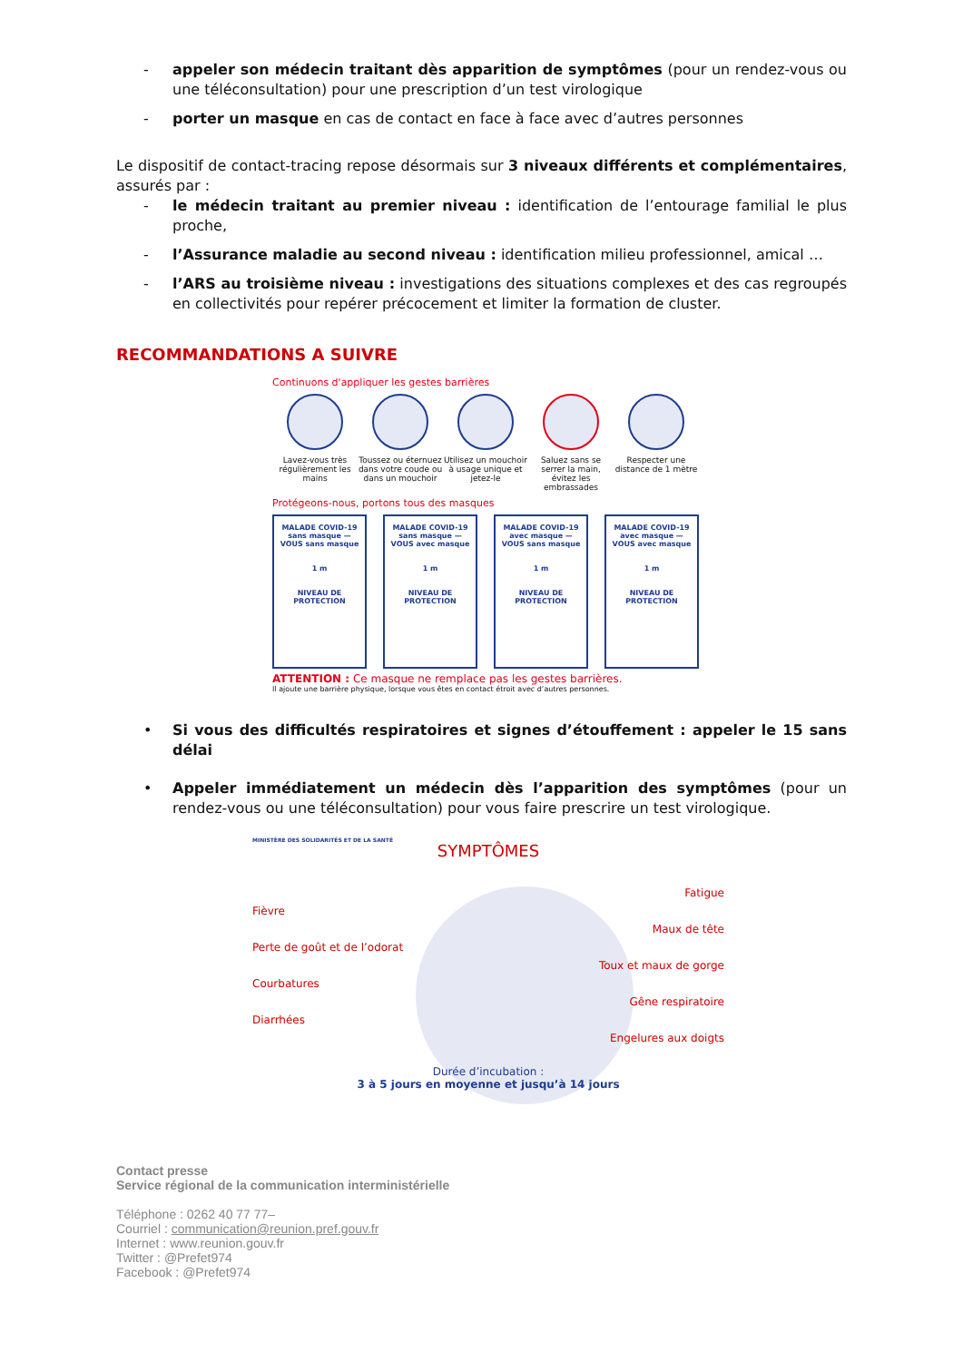- appeler son médecin traitant dès apparition de symptômes (pour un rendez-vous ou une téléconsultation) pour une prescription d’un test virologique
- porter un masque en cas de contact en face à face avec d’autres personnes
Le dispositif de contact-tracing repose désormais sur 3 niveaux différents et complémentaires, assurés par :
- le médecin traitant au premier niveau : identification de l’entourage familial le plus proche,
- l’Assurance maladie au second niveau : identification milieu professionnel, amical …
- l’ARS au troisième niveau : investigations des situations complexes et des cas regroupés en collectivités pour repérer précocement et limiter la formation de cluster.
RECOMMANDATIONS A SUIVRE
Continuons d'appliquer les gestes barrières
Lavez-vous très régulièrement les mains
Toussez ou éternuez dans votre coude ou dans un mouchoir
Utilisez un mouchoir à usage unique et jetez-le
Saluez sans se serrer la main, évitez les embrassades
Respecter une distance de 1 mètre
Protégeons-nous, portons tous des masques
MALADE COVID-19 sans masque — VOUS sans masque
1 m
NIVEAU DE PROTECTION
MALADE COVID-19 sans masque — VOUS avec masque
1 m
NIVEAU DE PROTECTION
MALADE COVID-19 avec masque — VOUS sans masque
1 m
NIVEAU DE PROTECTION
MALADE COVID-19 avec masque — VOUS avec masque
1 m
NIVEAU DE PROTECTION
ATTENTION : Ce masque ne remplace pas les gestes barrières.
Il ajoute une barrière physique, lorsque vous êtes en contact étroit avec d’autres personnes.
• Si vous des difficultés respiratoires et signes d’étouffement : appeler le 15 sans délai
• Appeler immédiatement un médecin dès l’apparition des symptômes (pour un rendez-vous ou une téléconsultation) pour vous faire prescrire un test virologique.
MINISTÈRE DES SOLIDARITÉS ET DE LA SANTÉ
SYMPTÔMES
Fièvre
Perte de goût et de l’odorat
Courbatures
Diarrhées
Fatigue
Maux de tête
Toux et maux de gorge
Gêne respiratoire
Engelures aux doigts
Durée d’incubation :
3 à 5 jours en moyenne et jusqu’à 14 jours
Contact presse
Service régional de la communication interministérielle
Téléphone : 0262 40 77 77–
Courriel : communication@reunion.pref.gouv.fr
Internet : www.reunion.gouv.fr
Twitter : @Prefet974
Facebook : @Prefet974